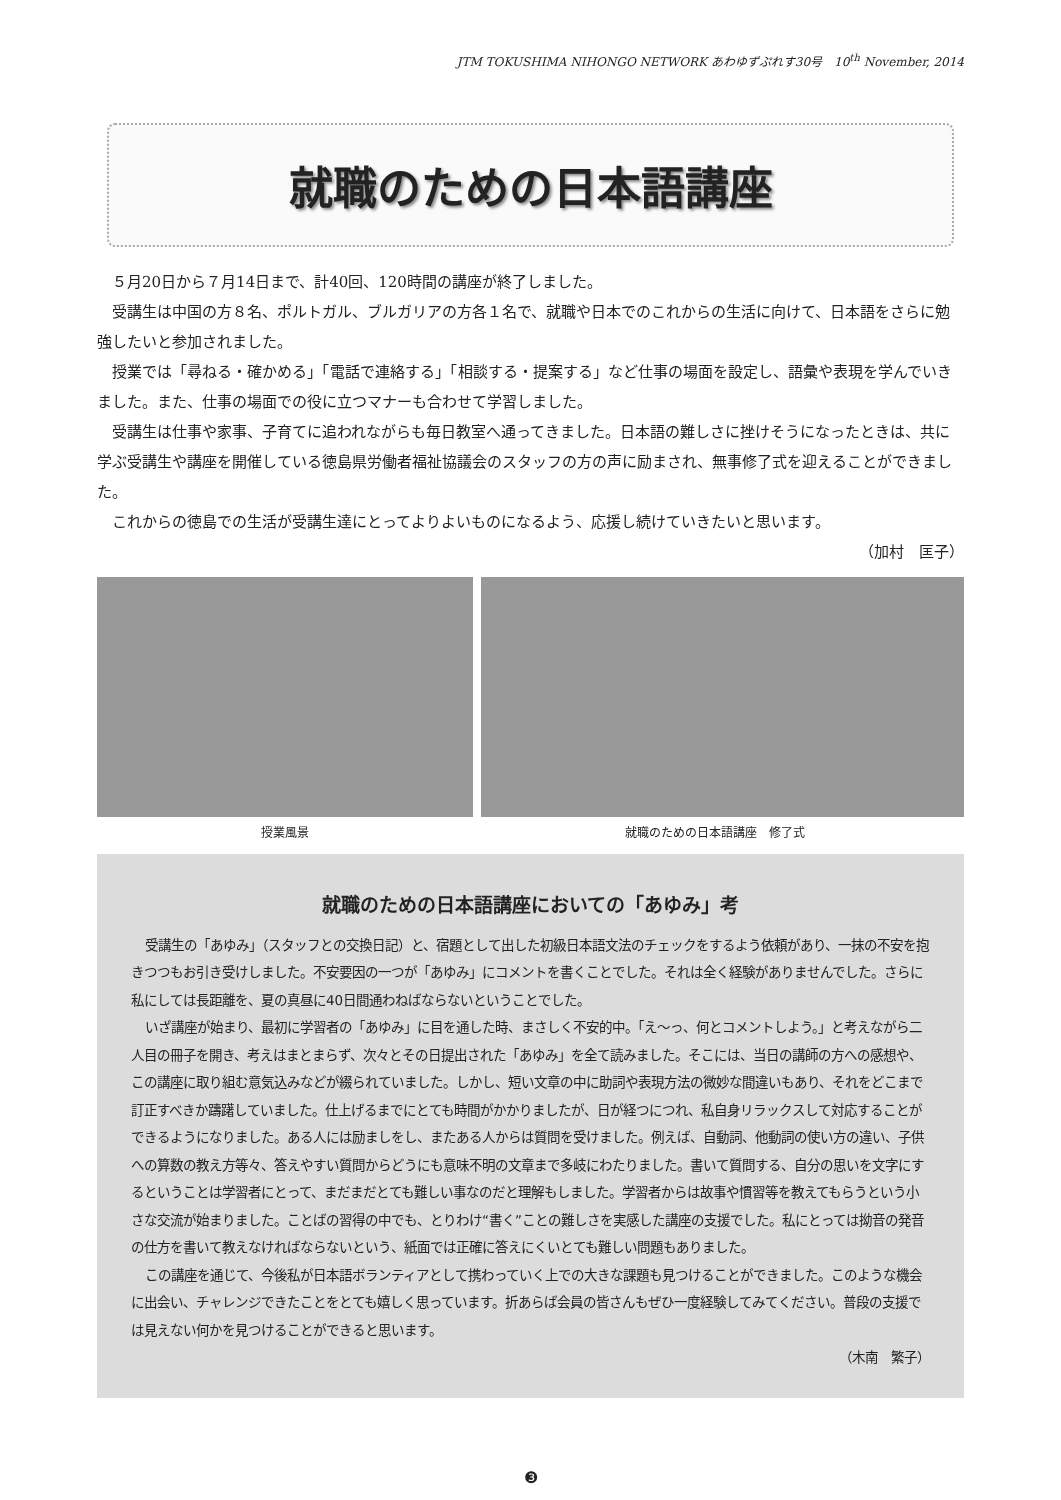JTM TOKUSHIMA NIHONGO NETWORK あわゆずぷれす30号　10<sup>th</sup> November, 2014
就職のための日本語講座
５月20日から７月14日まで、計40回、120時間の講座が終了しました。
受講生は中国の方８名、ポルトガル、ブルガリアの方各１名で、就職や日本でのこれからの生活に向けて、日本語をさらに勉強したいと参加されました。
授業では「尋ねる・確かめる」「電話で連絡する」「相談する・提案する」など仕事の場面を設定し、語彙や表現を学んでいきました。また、仕事の場面での役に立つマナーも合わせて学習しました。
受講生は仕事や家事、子育てに追われながらも毎日教室へ通ってきました。日本語の難しさに挫けそうになったときは、共に学ぶ受講生や講座を開催している徳島県労働者福祉協議会のスタッフの方の声に励まされ、無事修了式を迎えることができました。
これからの徳島での生活が受講生達にとってよりよいものになるよう、応援し続けていきたいと思います。
（加村　匡子）
授業風景 就職のための日本語講座　修了式
就職のための日本語講座においての「あゆみ」考
受講生の「あゆみ」（スタッフとの交換日記）と、宿題として出した初級日本語文法のチェックをするよう依頼があり、一抹の不安を抱きつつもお引き受けしました。不安要因の一つが「あゆみ」にコメントを書くことでした。それは全く経験がありませんでした。さらに私にしては長距離を、夏の真昼に40日間通わねばならないということでした。
いざ講座が始まり、最初に学習者の「あゆみ」に目を通した時、まさしく不安的中。「え～っ、何とコメントしよう。」と考えながら二人目の冊子を開き、考えはまとまらず、次々とその日提出された「あゆみ」を全て読みました。そこには、当日の講師の方への感想や、この講座に取り組む意気込みなどが綴られていました。しかし、短い文章の中に助詞や表現方法の微妙な間違いもあり、それをどこまで訂正すべきか躊躇していました。仕上げるまでにとても時間がかかりましたが、日が経つにつれ、私自身リラックスして対応することができるようになりました。ある人には励ましをし、またある人からは質問を受けました。例えば、自動詞、他動詞の使い方の違い、子供への算数の教え方等々、答えやすい質問からどうにも意味不明の文章まで多岐にわたりました。書いて質問する、自分の思いを文字にするということは学習者にとって、まだまだとても難しい事なのだと理解もしました。学習者からは故事や慣習等を教えてもらうという小さな交流が始まりました。ことばの習得の中でも、とりわけ“書く”ことの難しさを実感した講座の支援でした。私にとっては拗音の発音の仕方を書いて教えなければならないという、紙面では正確に答えにくいとても難しい問題もありました。
この講座を通じて、今後私が日本語ボランティアとして携わっていく上での大きな課題も見つけることができました。このような機会に出会い、チャレンジできたことをとても嬉しく思っています。折あらば会員の皆さんもぜひ一度経験してみてください。普段の支援では見えない何かを見つけることができると思います。
（木南　繁子）
❸